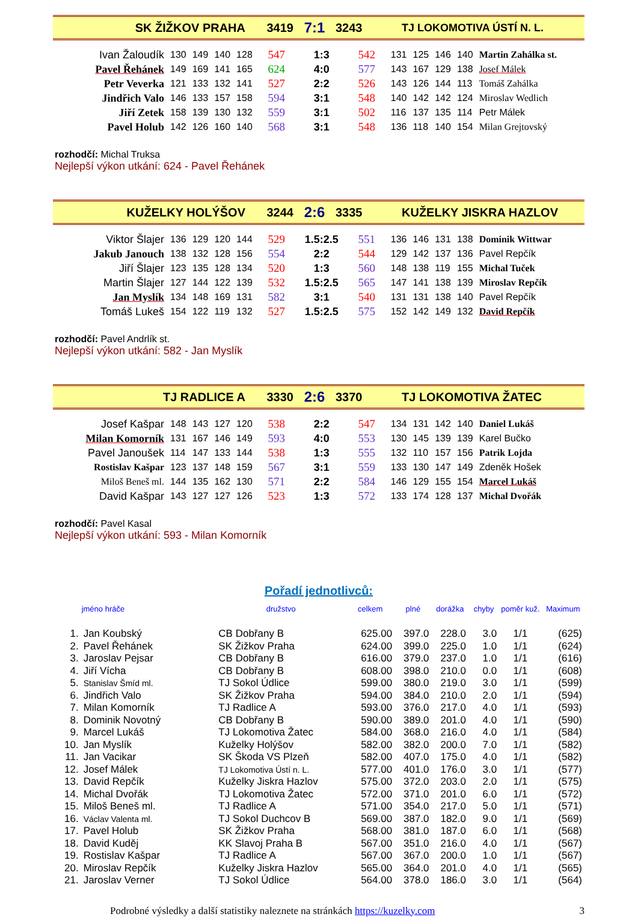SK ŽIŽKOV PRAHA 3419 7:1 3243 TJ LOKOMOTIVA ÚSTÍ N. L.
| Ivan Žaloudík | 130 | 149 | 140 | 128 | 547 | 1:3 | 542 | 131 | 125 | 146 | 140 | Martin Zahálka st. |
| Pavel Řehánek | 149 | 169 | 141 | 165 | 624 | 4:0 | 577 | 143 | 167 | 129 | 138 | Josef Málek |
| Petr Veverka | 121 | 133 | 132 | 141 | 527 | 2:2 | 526 | 143 | 126 | 144 | 113 | Tomáš Zahálka |
| Jindřich Valo | 146 | 133 | 157 | 158 | 594 | 3:1 | 548 | 140 | 142 | 142 | 124 | Miroslav Wedlich |
| Jiří Zetek | 158 | 139 | 130 | 132 | 559 | 3:1 | 502 | 116 | 137 | 135 | 114 | Petr Málek |
| Pavel Holub | 142 | 126 | 160 | 140 | 568 | 3:1 | 548 | 136 | 118 | 140 | 154 | Milan Grejtovský |
rozhodčí: Michal Truksa
Nejlepší výkon utkání: 624 - Pavel Řehánek
KUŽELKY HOLÝŠOV 3244 2:6 3335 KUŽELKY JISKRA HAZLOV
| Viktor Šlajer | 136 | 129 | 120 | 144 | 529 | 1.5:2.5 | 551 | 136 | 146 | 131 | 138 | Dominik Wittwar |
| Jakub Janouch | 138 | 132 | 128 | 156 | 554 | 2:2 | 544 | 129 | 142 | 137 | 136 | Pavel Repčík |
| Jiří Šlajer | 123 | 135 | 128 | 134 | 520 | 1:3 | 560 | 148 | 138 | 119 | 155 | Michal Tuček |
| Martin Šlajer | 127 | 144 | 122 | 139 | 532 | 1.5:2.5 | 565 | 147 | 141 | 138 | 139 | Miroslav Repčík |
| Jan Myslík | 134 | 148 | 169 | 131 | 582 | 3:1 | 540 | 131 | 131 | 138 | 140 | Pavel Repčík |
| Tomáš Lukeš | 154 | 122 | 119 | 132 | 527 | 1.5:2.5 | 575 | 152 | 142 | 149 | 132 | David Repčík |
rozhodčí: Pavel Andrlík st.
Nejlepší výkon utkání: 582 - Jan Myslík
TJ RADLICE A 3330 2:6 3370 TJ LOKOMOTIVA ŽATEC
| Josef Kašpar | 148 | 143 | 127 | 120 | 538 | 2:2 | 547 | 134 | 131 | 142 | 140 | Daniel Lukáš |
| Milan Komorník | 131 | 167 | 146 | 149 | 593 | 4:0 | 553 | 130 | 145 | 139 | 139 | Karel Bučko |
| Pavel Janoušek | 114 | 147 | 133 | 144 | 538 | 1:3 | 555 | 132 | 110 | 157 | 156 | Patrik Lojda |
| Rostislav Kašpar | 123 | 137 | 148 | 159 | 567 | 3:1 | 559 | 133 | 130 | 147 | 149 | Zdeněk Hošek |
| Miloš Beneš ml. | 144 | 135 | 162 | 130 | 571 | 2:2 | 584 | 146 | 129 | 155 | 154 | Marcel Lukáš |
| David Kašpar | 143 | 127 | 127 | 126 | 523 | 1:3 | 572 | 133 | 174 | 128 | 137 | Michal Dvořák |
rozhodčí: Pavel Kasal
Nejlepší výkon utkání: 593 - Milan Komorník
Pořadí jednotlivců:
| | jméno hráče | družstvo | celkem | plné | dorážka | chyby | poměr kuž. | Maximum |
| --- | --- | --- | --- | --- | --- | --- | --- | --- |
| 1. | Jan Koubský | CB Dobřany B | 625.00 | 397.0 | 228.0 | 3.0 | 1/1 | (625) |
| 2. | Pavel Řehánek | SK Žižkov Praha | 624.00 | 399.0 | 225.0 | 1.0 | 1/1 | (624) |
| 3. | Jaroslav Pejsar | CB Dobřany B | 616.00 | 379.0 | 237.0 | 1.0 | 1/1 | (616) |
| 4. | Jiří Vícha | CB Dobřany B | 608.00 | 398.0 | 210.0 | 0.0 | 1/1 | (608) |
| 5. | Stanislav Šmíd ml. | TJ Sokol Údlice | 599.00 | 380.0 | 219.0 | 3.0 | 1/1 | (599) |
| 6. | Jindřich Valo | SK Žižkov Praha | 594.00 | 384.0 | 210.0 | 2.0 | 1/1 | (594) |
| 7. | Milan Komorník | TJ Radlice A | 593.00 | 376.0 | 217.0 | 4.0 | 1/1 | (593) |
| 8. | Dominik Novotný | CB Dobřany B | 590.00 | 389.0 | 201.0 | 4.0 | 1/1 | (590) |
| 9. | Marcel Lukáš | TJ Lokomotiva Žatec | 584.00 | 368.0 | 216.0 | 4.0 | 1/1 | (584) |
| 10. | Jan Myslík | Kuželky Holýšov | 582.00 | 382.0 | 200.0 | 7.0 | 1/1 | (582) |
| 11. | Jan Vacikar | SK Škoda VS Plzeň | 582.00 | 407.0 | 175.0 | 4.0 | 1/1 | (582) |
| 12. | Josef Málek | TJ Lokomotiva Ústí n. L. | 577.00 | 401.0 | 176.0 | 3.0 | 1/1 | (577) |
| 13. | David Repčík | Kuželky Jiskra Hazlov | 575.00 | 372.0 | 203.0 | 2.0 | 1/1 | (575) |
| 14. | Michal Dvořák | TJ Lokomotiva Žatec | 572.00 | 371.0 | 201.0 | 6.0 | 1/1 | (572) |
| 15. | Miloš Beneš ml. | TJ Radlice A | 571.00 | 354.0 | 217.0 | 5.0 | 1/1 | (571) |
| 16. | Václav Valenta ml. | TJ Sokol Duchcov B | 569.00 | 387.0 | 182.0 | 9.0 | 1/1 | (569) |
| 17. | Pavel Holub | SK Žižkov Praha | 568.00 | 381.0 | 187.0 | 6.0 | 1/1 | (568) |
| 18. | David Kuděj | KK Slavoj Praha B | 567.00 | 351.0 | 216.0 | 4.0 | 1/1 | (567) |
| 19. | Rostislav Kašpar | TJ Radlice A | 567.00 | 367.0 | 200.0 | 1.0 | 1/1 | (567) |
| 20. | Miroslav Repčík | Kuželky Jiskra Hazlov | 565.00 | 364.0 | 201.0 | 4.0 | 1/1 | (565) |
| 21. | Jaroslav Verner | TJ Sokol Údlice | 564.00 | 378.0 | 186.0 | 3.0 | 1/1 | (564) |
Podrobné výsledky a další statistiky naleznete na stránkách https://kuzelky.com 3